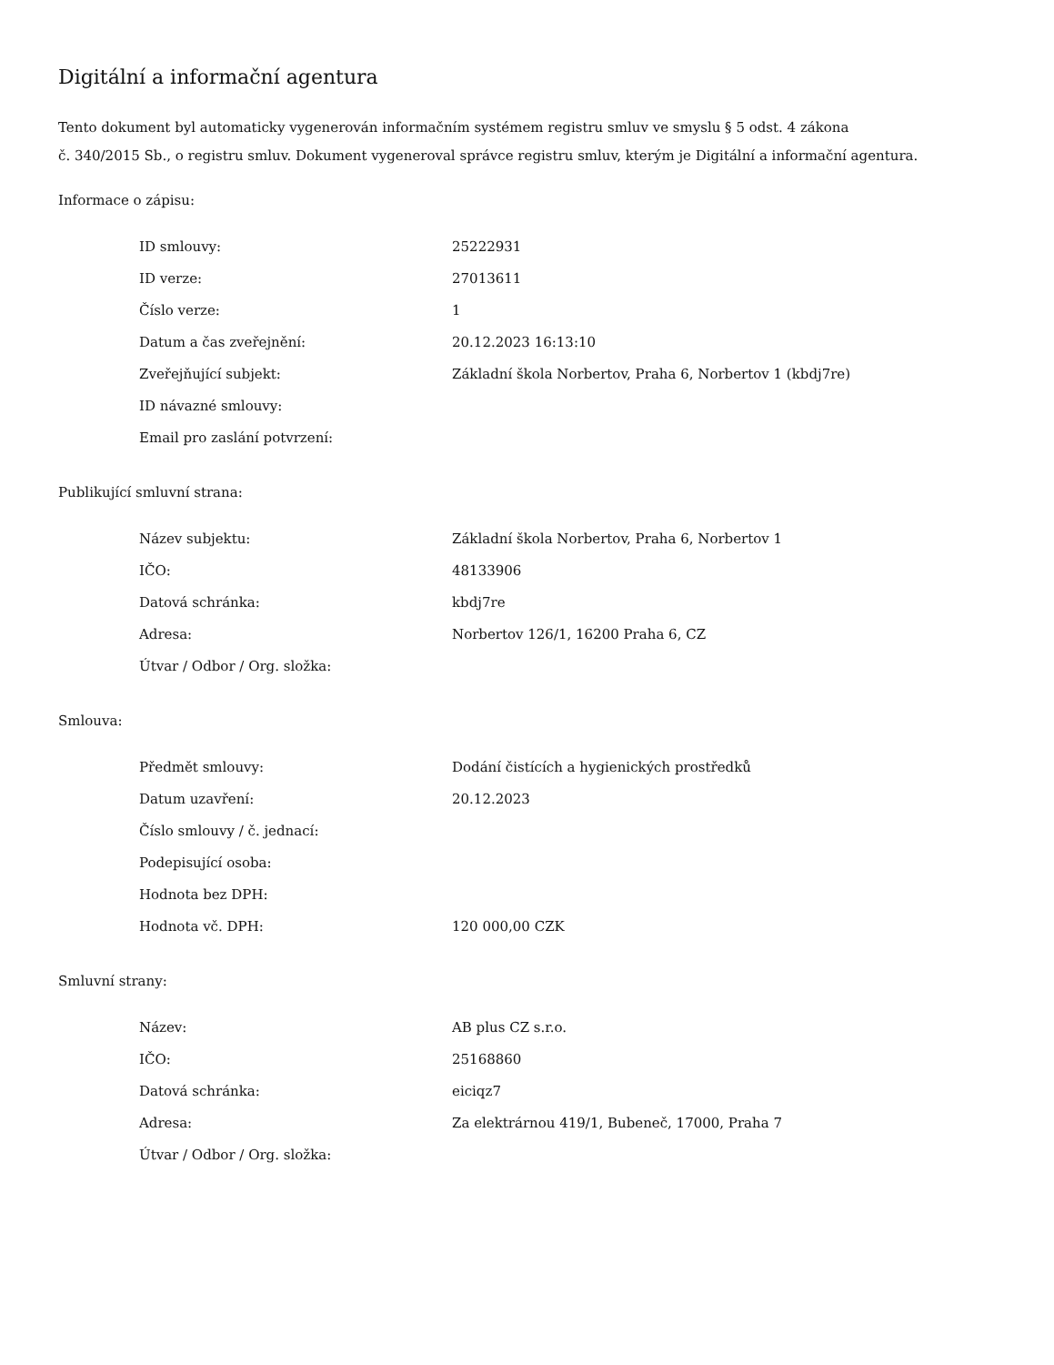Digitální a informační agentura
Tento dokument byl automaticky vygenerován informačním systémem registru smluv ve smyslu § 5 odst. 4 zákona
č. 340/2015 Sb., o registru smluv. Dokument vygeneroval správce registru smluv, kterým je Digitální a informační agentura.
Informace o zápisu:
| ID smlouvy: | 25222931 |
| ID verze: | 27013611 |
| Číslo verze: | 1 |
| Datum a čas zveřejnění: | 20.12.2023 16:13:10 |
| Zveřejňující subjekt: | Základní škola Norbertov, Praha 6, Norbertov 1 (kbdj7re) |
| ID návazné smlouvy: | |
| Email pro zaslání potvrzení: | |
Publikující smluvní strana:
| Název subjektu: | Základní škola Norbertov, Praha 6, Norbertov 1 |
| IČO: | 48133906 |
| Datová schránka: | kbdj7re |
| Adresa: | Norbertov 126/1, 16200 Praha 6, CZ |
| Útvar / Odbor / Org. složka: | |
Smlouva:
| Předmět smlouvy: | Dodání čistících a hygienických prostředků |
| Datum uzavření: | 20.12.2023 |
| Číslo smlouvy / č. jednací: | |
| Podepisující osoba: | |
| Hodnota bez DPH: | |
| Hodnota vč. DPH: | 120 000,00 CZK |
Smluvní strany:
| Název: | AB plus CZ s.r.o. |
| IČO: | 25168860 |
| Datová schránka: | eiciqz7 |
| Adresa: | Za elektrárnou 419/1, Bubeneč, 17000, Praha 7 |
| Útvar / Odbor / Org. složka: | |